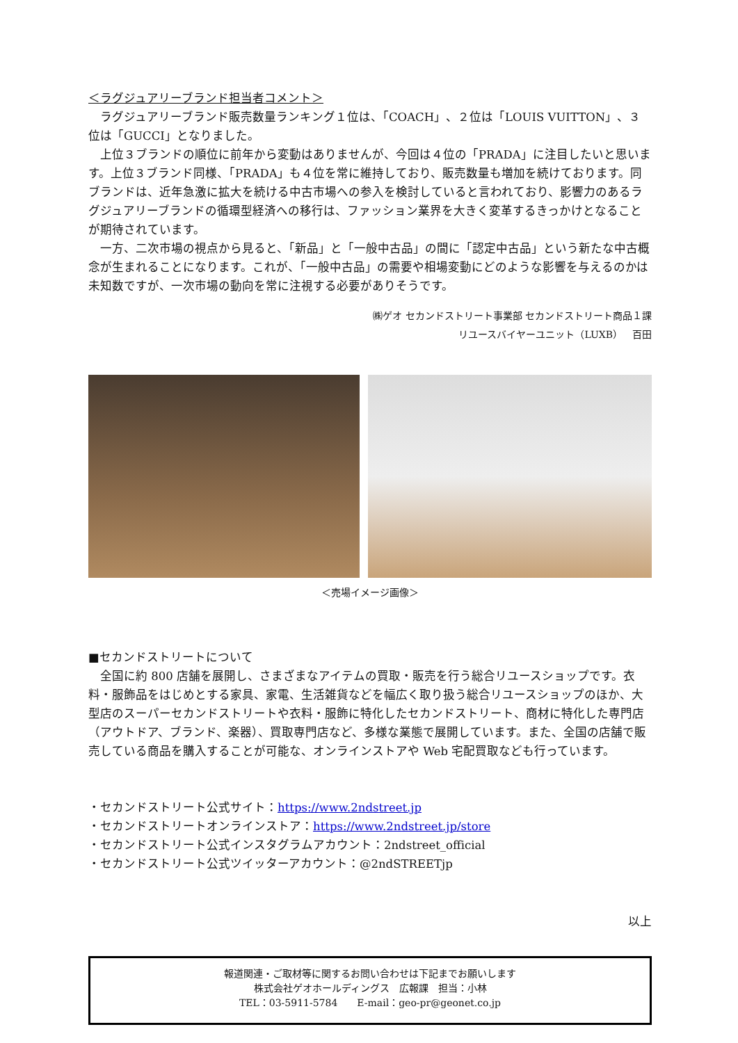＜ラグジュアリーブランド担当者コメント＞
　ラグジュアリーブランド販売数量ランキング１位は、「COACH」、２位は「LOUIS VUITTON」、３位は「GUCCI」となりました。
　上位３ブランドの順位に前年から変動はありませんが、今回は４位の「PRADA」に注目したいと思います。上位３ブランド同様、「PRADA」も４位を常に維持しており、販売数量も増加を続けております。同ブランドは、近年急激に拡大を続ける中古市場への参入を検討していると言われており、影響力のあるラグジュアリーブランドの循環型経済への移行は、ファッション業界を大きく変革するきっかけとなることが期待されています。
　一方、二次市場の視点から見ると、「新品」と「一般中古品」の間に「認定中古品」という新たな中古概念が生まれることになります。これが、「一般中古品」の需要や相場変動にどのような影響を与えるのかは未知数ですが、一次市場の動向を常に注視する必要がありそうです。
㈱ゲオ セカンドストリート事業部 セカンドストリート商品１課
リユースバイヤーユニット（LUXB）　百田
＜売場イメージ画像＞
■セカンドストリートについて
　全国に約 800 店舗を展開し、さまざまなアイテムの買取・販売を行う総合リユースショップです。衣料・服飾品をはじめとする家具、家電、生活雑貨などを幅広く取り扱う総合リユースショップのほか、大型店のスーパーセカンドストリートや衣料・服飾に特化したセカンドストリート、商材に特化した専門店（アウトドア、ブランド、楽器）、買取専門店など、多様な業態で展開しています。また、全国の店舗で販売している商品を購入することが可能な、オンラインストアや Web 宅配買取なども行っています。
・セカンドストリート公式サイト：https://www.2ndstreet.jp
・セカンドストリートオンラインストア：https://www.2ndstreet.jp/store
・セカンドストリート公式インスタグラムアカウント：2ndstreet_official
・セカンドストリート公式ツイッターアカウント：@2ndSTREETjp
以上
報道関連・ご取材等に関するお問い合わせは下記までお願いします
株式会社ゲオホールディングス　広報課　担当：小林
TEL：03-5911-5784　　E-mail：geo-pr@geonet.co.jp